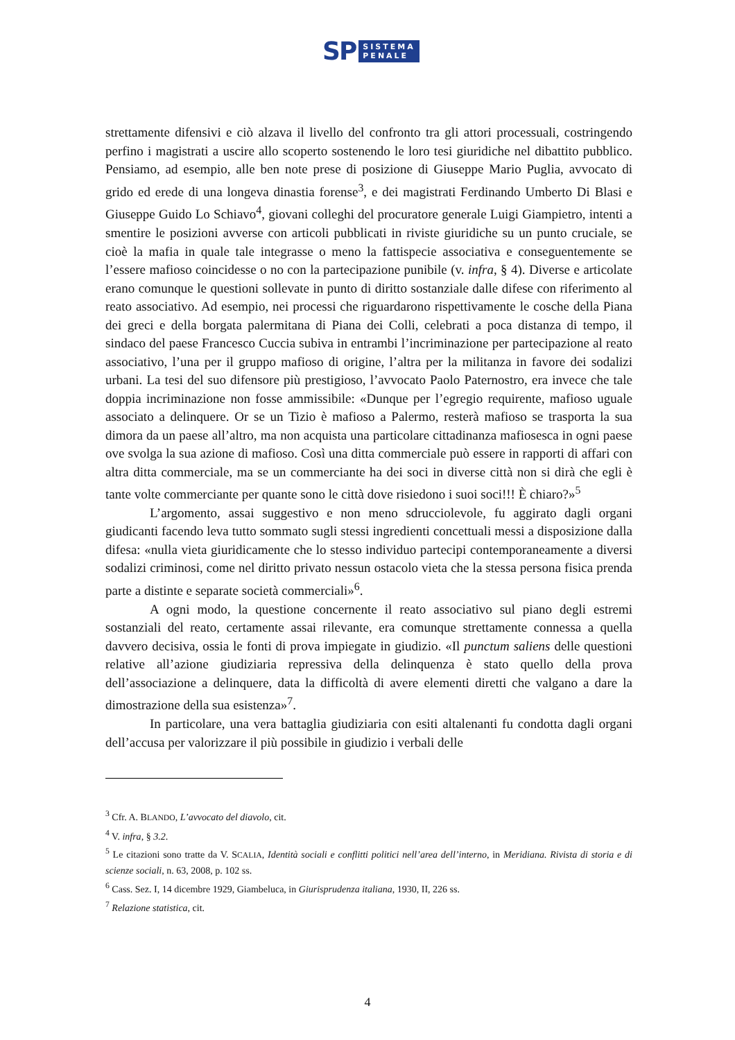SP SISTEMA
PENALE
strettamente difensivi e ciò alzava il livello del confronto tra gli attori processuali, costringendo perfino i magistrati a uscire allo scoperto sostenendo le loro tesi giuridiche nel dibattito pubblico. Pensiamo, ad esempio, alle ben note prese di posizione di Giuseppe Mario Puglia, avvocato di grido ed erede di una longeva dinastia forense<sup>3</sup>, e dei magistrati Ferdinando Umberto Di Blasi e Giuseppe Guido Lo Schiavo<sup>4</sup>, giovani colleghi del procuratore generale Luigi Giampietro, intenti a smentire le posizioni avverse con articoli pubblicati in riviste giuridiche su un punto cruciale, se cioè la mafia in quale tale integrasse o meno la fattispecie associativa e conseguentemente se l’essere mafioso coincidesse o no con la partecipazione punibile (v. infra, § 4). Diverse e articolate erano comunque le questioni sollevate in punto di diritto sostanziale dalle difese con riferimento al reato associativo. Ad esempio, nei processi che riguardarono rispettivamente le cosche della Piana dei greci e della borgata palermitana di Piana dei Colli, celebrati a poca distanza di tempo, il sindaco del paese Francesco Cuccia subiva in entrambi l’incriminazione per partecipazione al reato associativo, l’una per il gruppo mafioso di origine, l’altra per la militanza in favore dei sodalizi urbani. La tesi del suo difensore più prestigioso, l’avvocato Paolo Paternostro, era invece che tale doppia incriminazione non fosse ammissibile: «Dunque per l’egregio requirente, mafioso uguale associato a delinquere. Or se un Tizio è mafioso a Palermo, resterà mafioso se trasporta la sua dimora da un paese all’altro, ma non acquista una particolare cittadinanza mafiosesca in ogni paese ove svolga la sua azione di mafioso. Così una ditta commerciale può essere in rapporti di affari con altra ditta commerciale, ma se un commerciante ha dei soci in diverse città non si dirà che egli è tante volte commerciante per quante sono le città dove risiedono i suoi soci!!! È chiaro?»<sup>5</sup>
L’argomento, assai suggestivo e non meno sdrucciolevole, fu aggirato dagli organi giudicanti facendo leva tutto sommato sugli stessi ingredienti concettuali messi a disposizione dalla difesa: «nulla vieta giuridicamente che lo stesso individuo partecipi contemporaneamente a diversi sodalizi criminosi, come nel diritto privato nessun ostacolo vieta che la stessa persona fisica prenda parte a distinte e separate società commerciali»<sup>6</sup>.
A ogni modo, la questione concernente il reato associativo sul piano degli estremi sostanziali del reato, certamente assai rilevante, era comunque strettamente connessa a quella davvero decisiva, ossia le fonti di prova impiegate in giudizio. «Il punctum saliens delle questioni relative all’azione giudiziaria repressiva della delinquenza è stato quello della prova dell’associazione a delinquere, data la difficoltà di avere elementi diretti che valgano a dare la dimostrazione della sua esistenza»<sup>7</sup>.
In particolare, una vera battaglia giudiziaria con esiti altalenanti fu condotta dagli organi dell’accusa per valorizzare il più possibile in giudizio i verbali delle
<sup>3</sup> Cfr. A. BLANDO, L’avvocato del diavolo, cit.
<sup>4</sup> V. infra, § 3.2.
<sup>5</sup> Le citazioni sono tratte da V. SCALIA, Identità sociali e conflitti politici nell’area dell’interno, in Meridiana. Rivista di storia e di scienze sociali, n. 63, 2008, p. 102 ss.
<sup>6</sup> Cass. Sez. I, 14 dicembre 1929, Giambeluca, in Giurisprudenza italiana, 1930, II, 226 ss.
<sup>7</sup> Relazione statistica, cit.
4